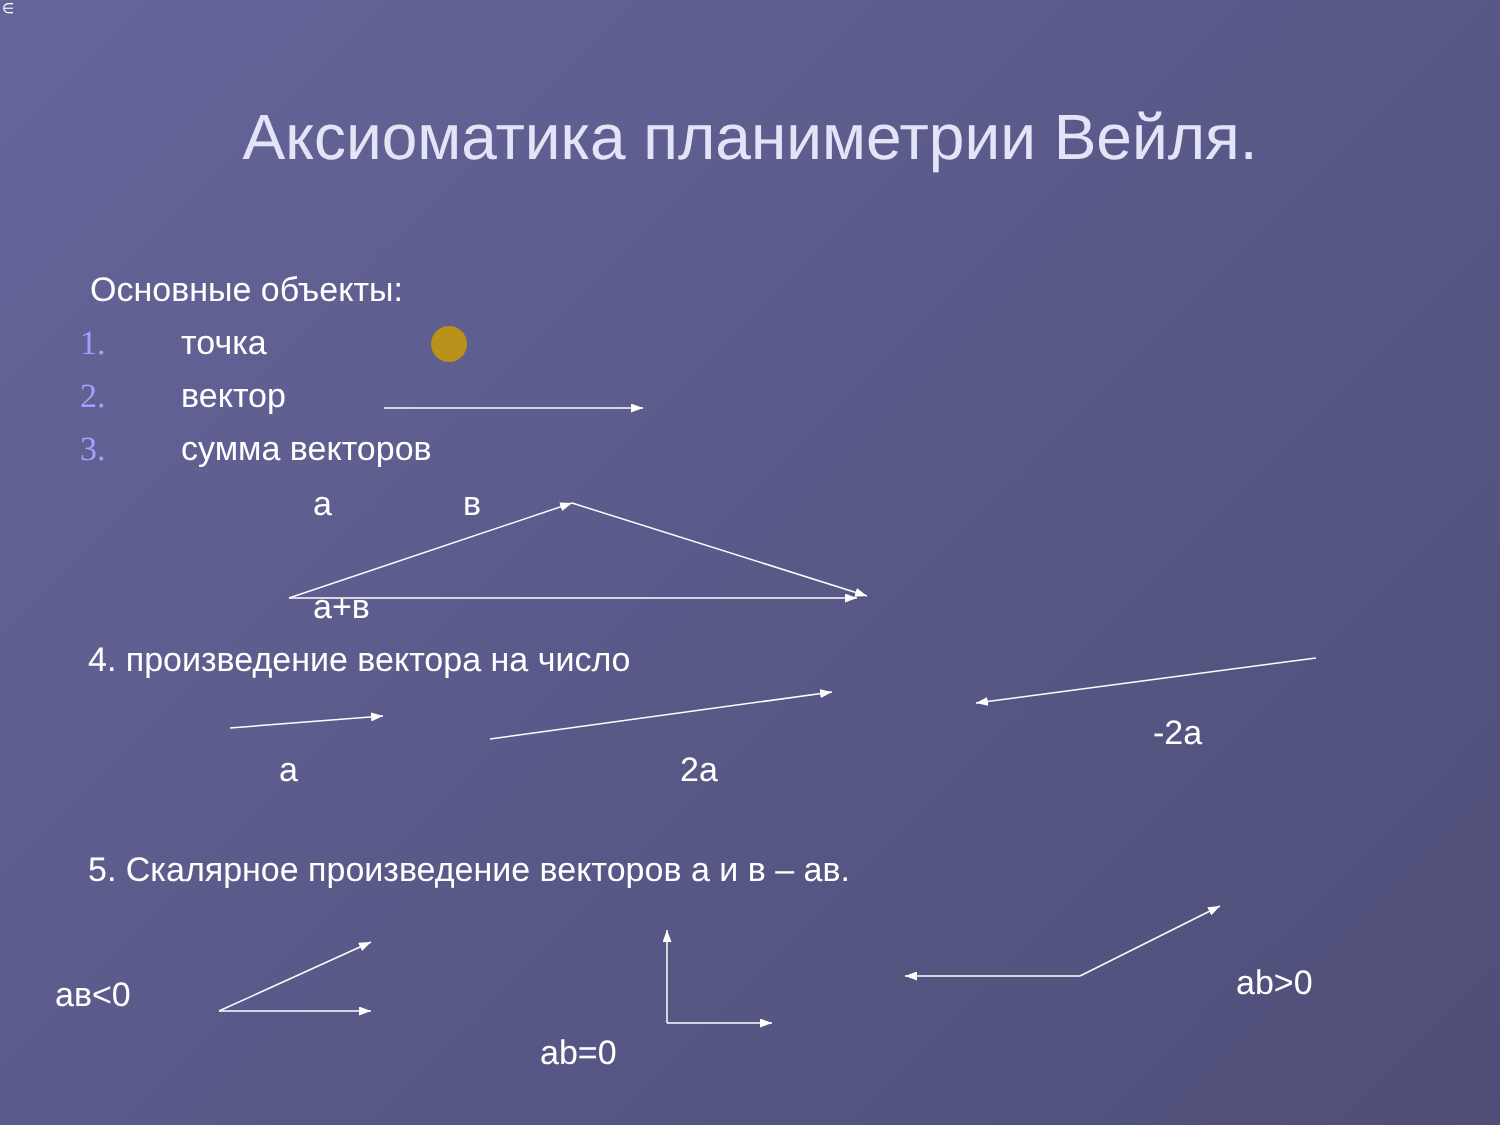∈
Аксиоматика планиметрии Вейля.
Основные объекты:
1. точка
2. вектор
3. сумма векторов
а в
а+в
4. произведение вектора на число
-2а
а 2а
5. Скалярное произведение векторов а и в – ав.
ав<0 ab>0
ab=0